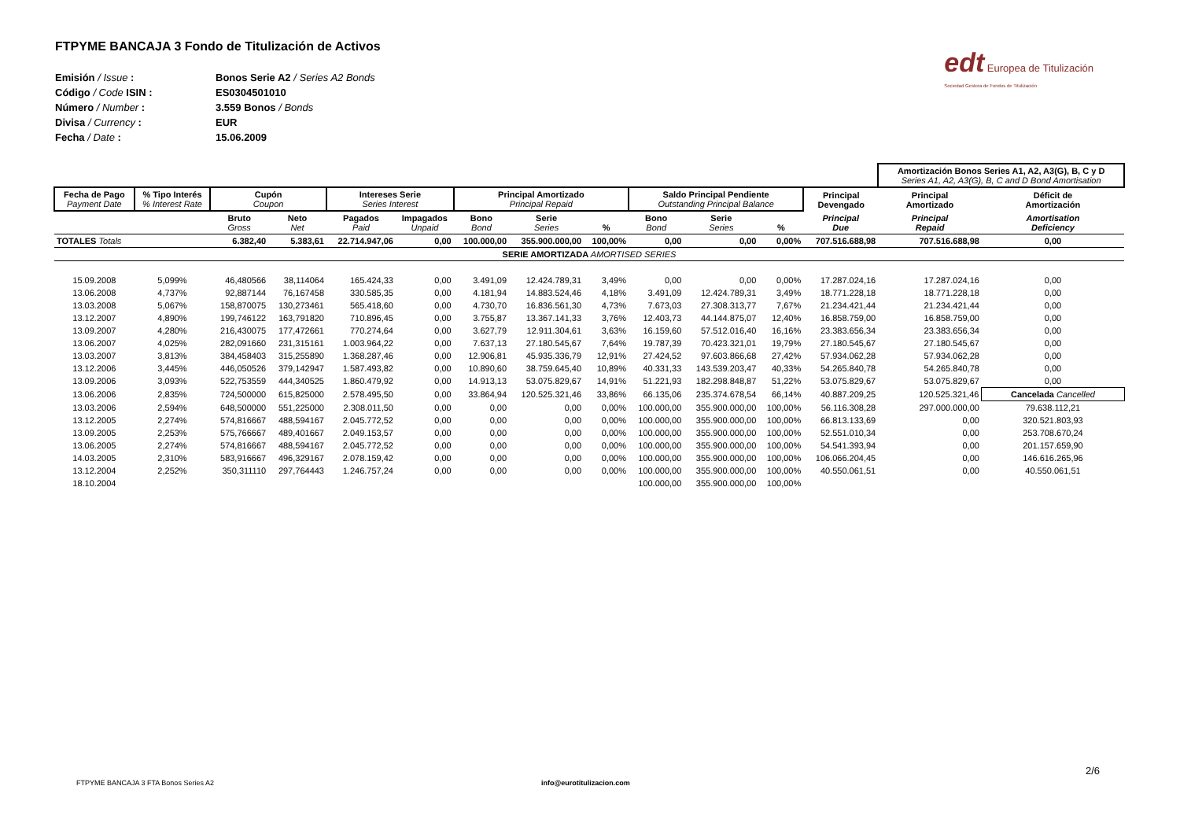edt Europea de Titulización
Sociedad Gestora de Fondos de Titulización
FTPYME BANCAJA 3 Fondo de Titulización de Activos
| Emisión / Issue : | Bonos Serie A2 / Series A2 Bonds |
| Código / Code ISIN : | ES0304501010 |
| Número / Number : | 3.559 Bonos / Bonds |
| Divisa / Currency : | EUR |
| Fecha / Date : | 15.06.2009 |
| | | | | | | | | | | | | | Amortización Bonos Series A1, A2, A3(G), B, C y D Series A1, A2, A3(G), B, C and D Bond Amortisation | |
| Fecha de Pago Payment Date | % Tipo Interés % Interest Rate | Cupón Coupon | | Intereses Serie Series Interest | | Principal Amortizado Principal Repaid | | | Saldo Principal Pendiente Outstanding Principal Balance | | | Principal Devengado | Principal Amortizado | Déficit de Amortización |
| | | Bruto Gross | Neto Net | Pagados Paid | Impagados Unpaid | Bono Bond | Serie Series | % | Bono Bond | Serie Series | % | Principal Due | Principal Repaid | Amortisation Deficiency |
| TOTALES Totals | | 6.382,40 | 5.383,61 | 22.714.947,06 | 0,00 | 100.000,00 | 355.900.000,00 | 100,00% | 0,00 | 0,00 | 0,00% | 707.516.688,98 | 707.516.688,98 | 0,00 |
| SERIE AMORTIZADA AMORTISED SERIES | | | | | | | | | | | | | | |
| 15.09.2008 | 5,099% | 46,480566 | 38,114064 | 165.424,33 | 0,00 | 3.491,09 | 12.424.789,31 | 3,49% | 0,00 | 0,00 | 0,00% | 17.287.024,16 | 17.287.024,16 | 0,00 |
| 13.06.2008 | 4,737% | 92,887144 | 76,167458 | 330.585,35 | 0,00 | 4.181,94 | 14.883.524,46 | 4,18% | 3.491,09 | 12.424.789,31 | 3,49% | 18.771.228,18 | 18.771.228,18 | 0,00 |
| 13.03.2008 | 5,067% | 158,870075 | 130,273461 | 565.418,60 | 0,00 | 4.730,70 | 16.836.561,30 | 4,73% | 7.673,03 | 27.308.313,77 | 7,67% | 21.234.421,44 | 21.234.421,44 | 0,00 |
| 13.12.2007 | 4,890% | 199,746122 | 163,791820 | 710.896,45 | 0,00 | 3.755,87 | 13.367.141,33 | 3,76% | 12.403,73 | 44.144.875,07 | 12,40% | 16.858.759,00 | 16.858.759,00 | 0,00 |
| 13.09.2007 | 4,280% | 216,430075 | 177,472661 | 770.274,64 | 0,00 | 3.627,79 | 12.911.304,61 | 3,63% | 16.159,60 | 57.512.016,40 | 16,16% | 23.383.656,34 | 23.383.656,34 | 0,00 |
| 13.06.2007 | 4,025% | 282,091660 | 231,315161 | 1.003.964,22 | 0,00 | 7.637,13 | 27.180.545,67 | 7,64% | 19.787,39 | 70.423.321,01 | 19,79% | 27.180.545,67 | 27.180.545,67 | 0,00 |
| 13.03.2007 | 3,813% | 384,458403 | 315,255890 | 1.368.287,46 | 0,00 | 12.906,81 | 45.935.336,79 | 12,91% | 27.424,52 | 97.603.866,68 | 27,42% | 57.934.062,28 | 57.934.062,28 | 0,00 |
| 13.12.2006 | 3,445% | 446,050526 | 379,142947 | 1.587.493,82 | 0,00 | 10.890,60 | 38.759.645,40 | 10,89% | 40.331,33 | 143.539.203,47 | 40,33% | 54.265.840,78 | 54.265.840,78 | 0,00 |
| 13.09.2006 | 3,093% | 522,753559 | 444,340525 | 1.860.479,92 | 0,00 | 14.913,13 | 53.075.829,67 | 14,91% | 51.221,93 | 182.298.848,87 | 51,22% | 53.075.829,67 | 53.075.829,67 | 0,00 |
| 13.06.2006 | 2,835% | 724,500000 | 615,825000 | 2.578.495,50 | 0,00 | 33.864,94 | 120.525.321,46 | 33,86% | 66.135,06 | 235.374.678,54 | 66,14% | 40.887.209,25 | 120.525.321,46 | Cancelada Cancelled |
| 13.03.2006 | 2,594% | 648,500000 | 551,225000 | 2.308.011,50 | 0,00 | 0,00 | 0,00 | 0,00% | 100.000,00 | 355.900.000,00 | 100,00% | 56.116.308,28 | 297.000.000,00 | 79.638.112,21 |
| 13.12.2005 | 2,274% | 574,816667 | 488,594167 | 2.045.772,52 | 0,00 | 0,00 | 0,00 | 0,00% | 100.000,00 | 355.900.000,00 | 100,00% | 66.813.133,69 | 0,00 | 320.521.803,93 |
| 13.09.2005 | 2,253% | 575,766667 | 489,401667 | 2.049.153,57 | 0,00 | 0,00 | 0,00 | 0,00% | 100.000,00 | 355.900.000,00 | 100,00% | 52.551.010,34 | 0,00 | 253.708.670,24 |
| 13.06.2005 | 2,274% | 574,816667 | 488,594167 | 2.045.772,52 | 0,00 | 0,00 | 0,00 | 0,00% | 100.000,00 | 355.900.000,00 | 100,00% | 54.541.393,94 | 0,00 | 201.157.659,90 |
| 14.03.2005 | 2,310% | 583,916667 | 496,329167 | 2.078.159,42 | 0,00 | 0,00 | 0,00 | 0,00% | 100.000,00 | 355.900.000,00 | 100,00% | 106.066.204,45 | 0,00 | 146.616.265,96 |
| 13.12.2004 | 2,252% | 350,311110 | 297,764443 | 1.246.757,24 | 0,00 | 0,00 | 0,00 | 0,00% | 100.000,00 | 355.900.000,00 | 100,00% | 40.550.061,51 | 0,00 | 40.550.061,51 |
| 18.10.2004 | | | | | | | | | 100.000,00 | 355.900.000,00 | 100,00% | | | |
2/6
FTPYME BANCAJA 3 FTA Bonos Series A2
info@eurotitulizacion.com